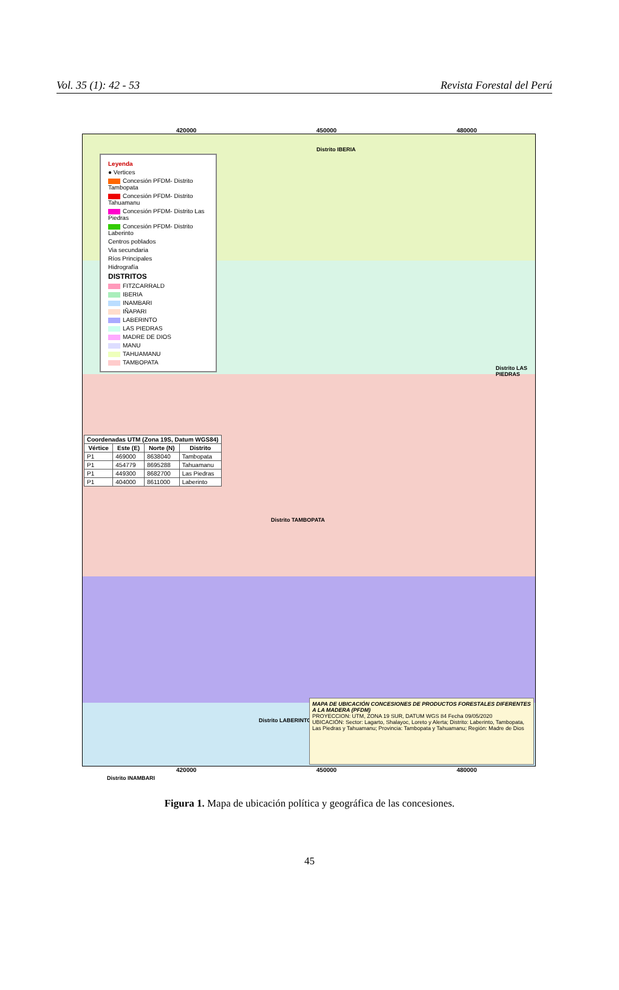Vol. 35 (1): 42 - 53 Revista Forestal del Perú
420000 450000 480000
Leyenda
● Vertices
Concesión PFDM- Distrito Tambopata
Concesión PFDM- Distrito Tahuamanu
Concesión PFDM- Distrito Las Piedras
Concesión PFDM- Distrito Laberinto
Centros poblados
Via secundaria
Ríos Principales
Hidrografía
DISTRITOS
FITZCARRALD
IBERIA
INAMBARI
IÑAPARI
LABERINTO
LAS PIEDRAS
MADRE DE DIOS
MANU
TAHUAMANU
TAMBOPATA
| Coordenadas UTM (Zona 19S, Datum WGS84) | | | |
| --- | --- | --- | --- |
| Vértice | Este (E) | Norte (N) | Distrito |
| P1 | 469000 | 8638040 | Tambopata |
| P1 | 454779 | 8695288 | Tahuamanu |
| P1 | 449300 | 8682700 | Las Piedras |
| P1 | 404000 | 8611000 | Laberinto |
Distrito IBERIA
Distrito LAS PIEDRAS
Distrito TAMBOPATA
Distrito LABERINTO
Distrito INAMBARI
MAPA DE UBICACIÓN CONCESIONES DE PRODUCTOS FORESTALES DIFERENTES A LA MADERA (PFDM)
PROYECCION: UTM, ZONA 19 SUR, DATUM WGS 84 Fecha 09/05/2020
UBICACIÓN: Sector: Lagarto, Shalayoc, Loreto y Alerta; Distrito: Laberinto, Tambopata, Las Piedras y Tahuamanu; Provincia: Tambopata y Tahuamanu; Región: Madre de Dios
420000 450000 480000
Figura 1. Mapa de ubicación política y geográfica de las concesiones.
45